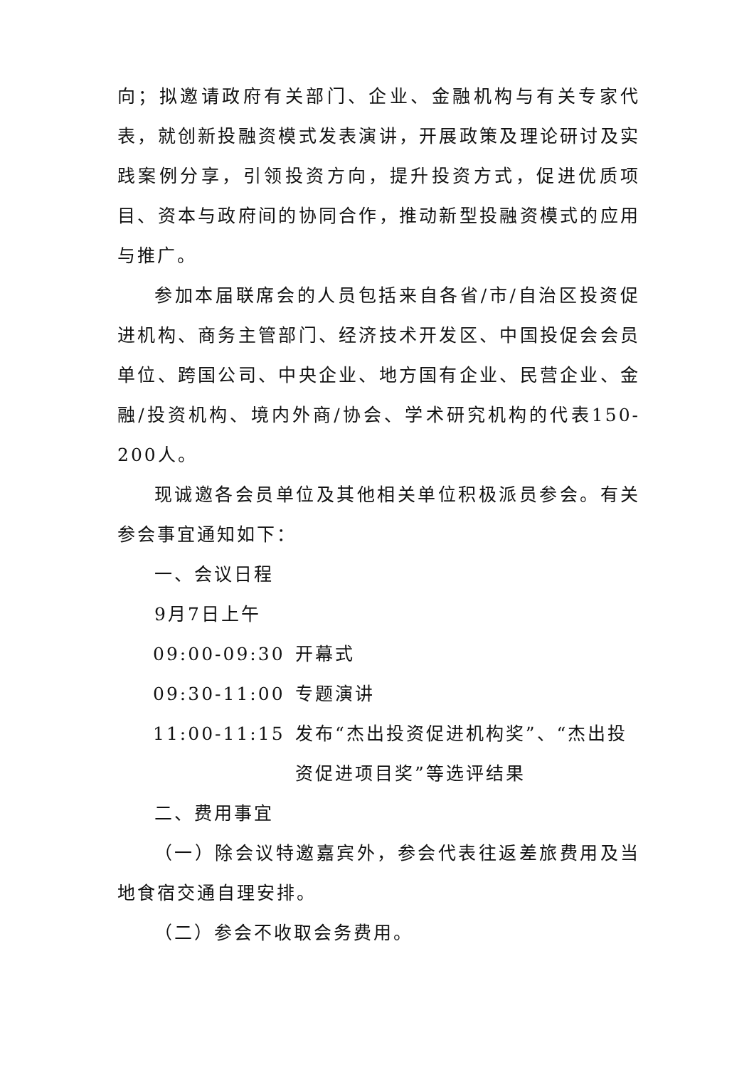向；拟邀请政府有关部门、企业、金融机构与有关专家代表，就创新投融资模式发表演讲，开展政策及理论研讨及实践案例分享，引领投资方向，提升投资方式，促进优质项目、资本与政府间的协同合作，推动新型投融资模式的应用与推广。
参加本届联席会的人员包括来自各省/市/自治区投资促进机构、商务主管部门、经济技术开发区、中国投促会会员单位、跨国公司、中央企业、地方国有企业、民营企业、金融/投资机构、境内外商/协会、学术研究机构的代表150-200人。
现诚邀各会员单位及其他相关单位积极派员参会。有关参会事宜通知如下：
一、会议日程
9月7日上午
09:00-09:30 开幕式
09:30-11:00 专题演讲
11:00-11:15 发布“杰出投资促进机构奖”、“杰出投资促进项目奖”等选评结果
二、费用事宜
（一）除会议特邀嘉宾外，参会代表往返差旅费用及当地食宿交通自理安排。
（二）参会不收取会务费用。